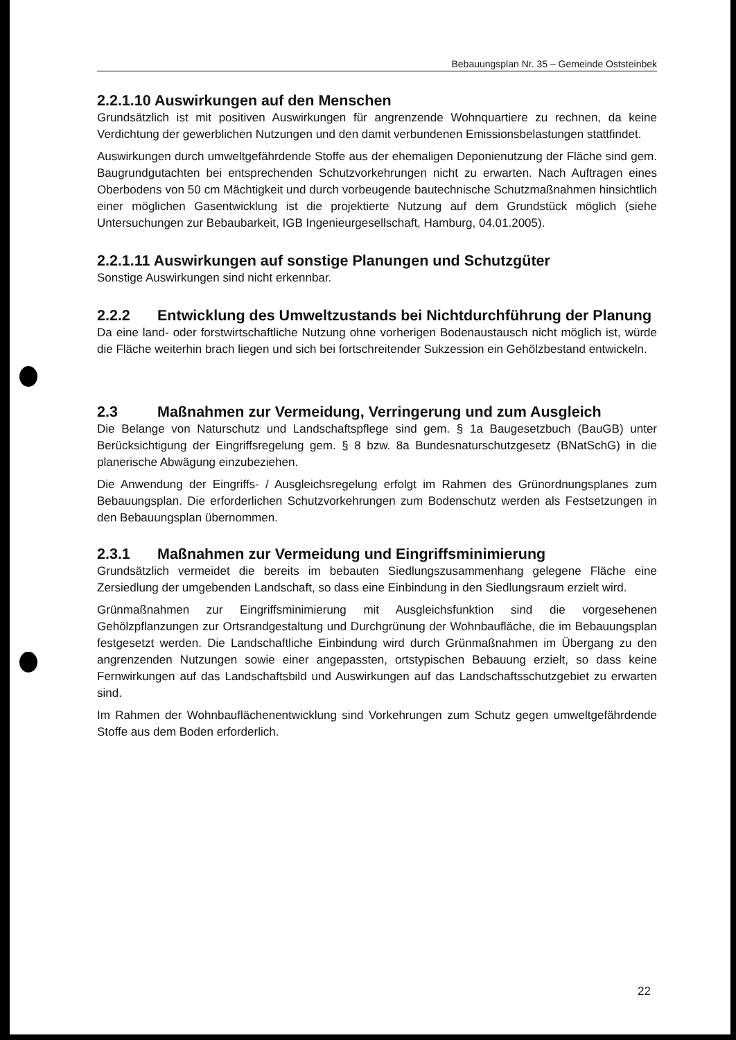Bebauungsplan Nr. 35 – Gemeinde Oststeinbek
2.2.1.10 Auswirkungen auf den Menschen
Grundsätzlich ist mit positiven Auswirkungen für angrenzende Wohnquartiere zu rechnen, da keine Verdichtung der gewerblichen Nutzungen und den damit verbundenen Emissionsbelastungen stattfindet.
Auswirkungen durch umweltgefährdende Stoffe aus der ehemaligen Deponienutzung der Fläche sind gem. Baugrundgutachten bei entsprechenden Schutzvorkehrungen nicht zu erwarten. Nach Auftragen eines Oberbodens von 50 cm Mächtigkeit und durch vorbeugende bautechnische Schutzmaßnahmen hinsichtlich einer möglichen Gasentwicklung ist die projektierte Nutzung auf dem Grundstück möglich (siehe Untersuchungen zur Bebaubarkeit, IGB Ingenieurgesellschaft, Hamburg, 04.01.2005).
2.2.1.11 Auswirkungen auf sonstige Planungen und Schutzgüter
Sonstige Auswirkungen sind nicht erkennbar.
2.2.2 Entwicklung des Umweltzustands bei Nichtdurchführung der Planung
Da eine land- oder forstwirtschaftliche Nutzung ohne vorherigen Bodenaustausch nicht möglich ist, würde die Fläche weiterhin brach liegen und sich bei fortschreitender Sukzession ein Gehölzbestand entwickeln.
2.3 Maßnahmen zur Vermeidung, Verringerung und zum Ausgleich
Die Belange von Naturschutz und Landschaftspflege sind gem. § 1a Baugesetzbuch (BauGB) unter Berücksichtigung der Eingriffsregelung gem. § 8 bzw. 8a Bundesnaturschutzgesetz (BNatSchG) in die planerische Abwägung einzubeziehen.
Die Anwendung der Eingriffs- / Ausgleichsregelung erfolgt im Rahmen des Grünordnungsplanes zum Bebauungsplan. Die erforderlichen Schutzvorkehrungen zum Bodenschutz werden als Festsetzungen in den Bebauungsplan übernommen.
2.3.1 Maßnahmen zur Vermeidung und Eingriffsminimierung
Grundsätzlich vermeidet die bereits im bebauten Siedlungszusammenhang gelegene Fläche eine Zersiedlung der umgebenden Landschaft, so dass eine Einbindung in den Siedlungsraum erzielt wird.
Grünmaßnahmen zur Eingriffsminimierung mit Ausgleichsfunktion sind die vorgesehenen Gehölzpflanzungen zur Ortsrandgestaltung und Durchgrünung der Wohnbaufläche, die im Bebauungsplan festgesetzt werden. Die Landschaftliche Einbindung wird durch Grünmaßnahmen im Übergang zu den angrenzenden Nutzungen sowie einer angepassten, ortstypischen Bebauung erzielt, so dass keine Fernwirkungen auf das Landschaftsbild und Auswirkungen auf das Landschaftsschutzgebiet zu erwarten sind.
Im Rahmen der Wohnbauflächenentwicklung sind Vorkehrungen zum Schutz gegen umweltgefährdende Stoffe aus dem Boden erforderlich.
22